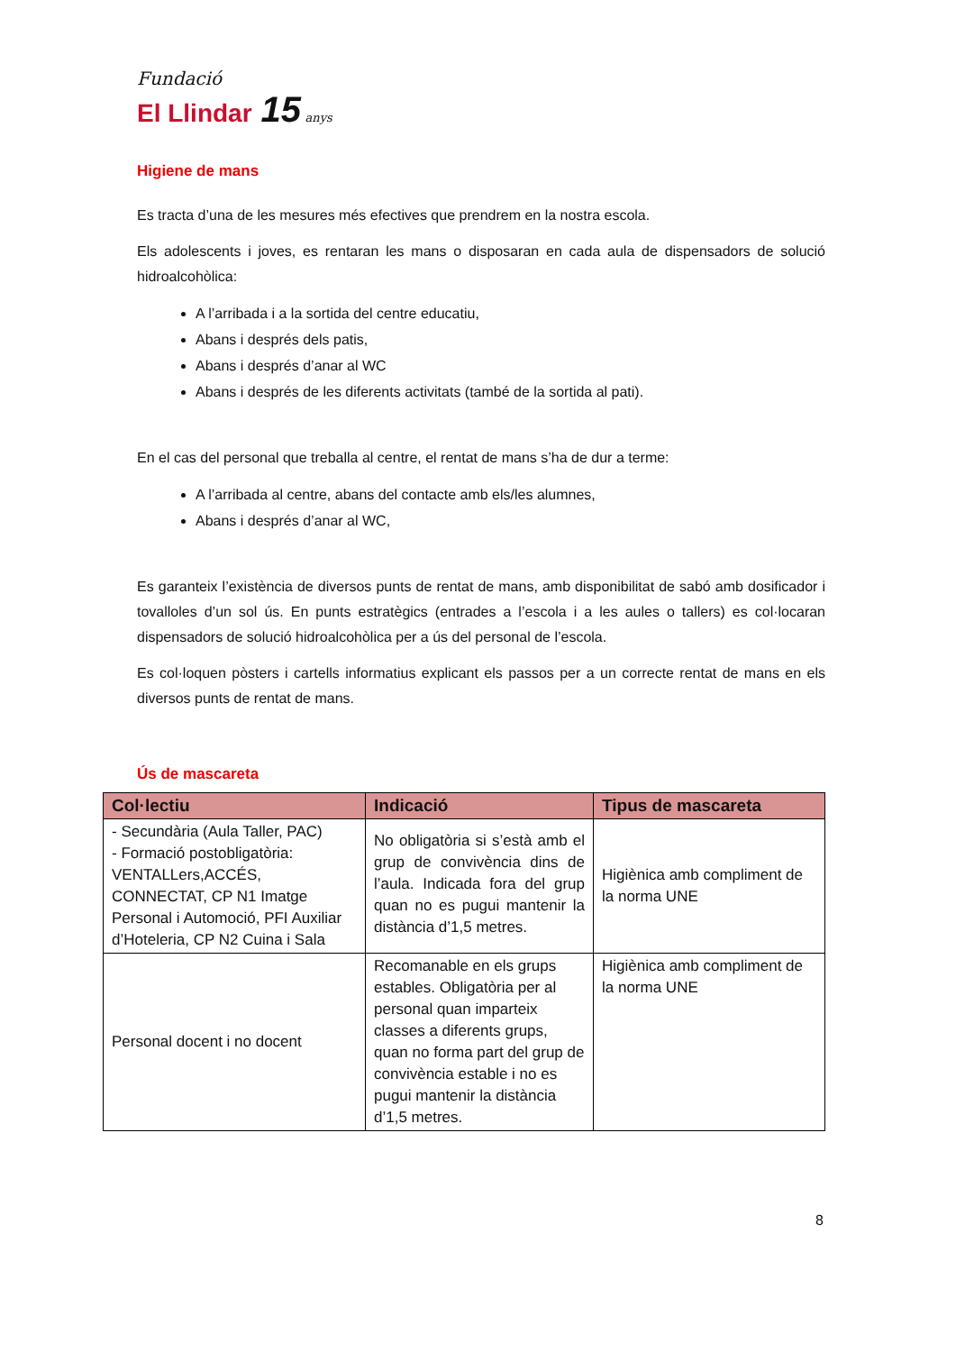Fundació
El Llindar 15 anys
Higiene de mans
Es tracta d’una de les mesures més efectives que prendrem en la nostra escola.
Els adolescents i joves, es rentaran les mans o disposaran en cada aula de dispensadors de solució hidroalcohòlica:
A l’arribada i a la sortida del centre educatiu,
Abans i després dels patis,
Abans i després d’anar al WC
Abans i després de les diferents activitats (també de la sortida al pati).
En el cas del personal que treballa al centre, el rentat de mans s’ha de dur a terme:
A l’arribada al centre, abans del contacte amb els/les alumnes,
Abans i després d’anar al WC,
Es garanteix l’existència de diversos punts de rentat de mans, amb disponibilitat de sabó amb dosificador i tovalloles d’un sol ús. En punts estratègics (entrades a l’escola i a les aules o tallers) es col·locaran dispensadors de solució hidroalcohòlica per a ús del personal de l’escola.
Es col·loquen pòsters i cartells informatius explicant els passos per a un correcte rentat de mans en els diversos punts de rentat de mans.
Ús de mascareta
| Col·lectiu | Indicació | Tipus de mascareta |
| --- | --- | --- |
| - Secundària (Aula Taller, PAC) - Formació postobligatòria: VENTALLers,ACCÉS, CONNECTAT, CP N1 Imatge Personal i Automoció, PFI Auxiliar d’Hoteleria, CP N2 Cuina i Sala | No obligatòria si s’està amb el grup de convivència dins de l’aula. Indicada fora del grup quan no es pugui mantenir la distància d’1,5 metres. | Higiènica amb compliment de la norma UNE |
| Personal docent i no docent | Recomanable en els grups estables. Obligatòria per al personal quan imparteix classes a diferents grups, quan no forma part del grup de convivència estable i no es pugui mantenir la distància d’1,5 metres. | Higiènica amb compliment de la norma UNE |
8